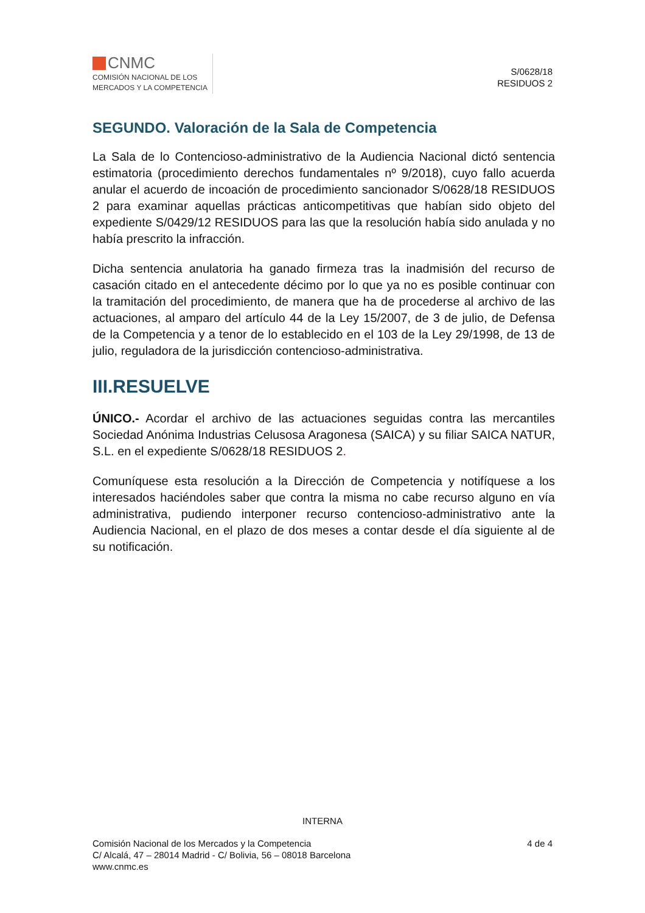CNMC
COMISIÓN NACIONAL DE LOS
MERCADOS Y LA COMPETENCIA
S/0628/18
RESIDUOS 2
SEGUNDO. Valoración de la Sala de Competencia
La Sala de lo Contencioso-administrativo de la Audiencia Nacional dictó sentencia estimatoria (procedimiento derechos fundamentales nº 9/2018), cuyo fallo acuerda anular el acuerdo de incoación de procedimiento sancionador S/0628/18 RESIDUOS 2 para examinar aquellas prácticas anticompetitivas que habían sido objeto del expediente S/0429/12 RESIDUOS para las que la resolución había sido anulada y no había prescrito la infracción.
Dicha sentencia anulatoria ha ganado firmeza tras la inadmisión del recurso de casación citado en el antecedente décimo por lo que ya no es posible continuar con la tramitación del procedimiento, de manera que ha de procederse al archivo de las actuaciones, al amparo del artículo 44 de la Ley 15/2007, de 3 de julio, de Defensa de la Competencia y a tenor de lo establecido en el 103 de la Ley 29/1998, de 13 de julio, reguladora de la jurisdicción contencioso-administrativa.
III.RESUELVE
ÚNICO.- Acordar el archivo de las actuaciones seguidas contra las mercantiles Sociedad Anónima Industrias Celusosa Aragonesa (SAICA) y su filiar SAICA NATUR, S.L. en el expediente S/0628/18 RESIDUOS 2.
Comuníquese esta resolución a la Dirección de Competencia y notifíquese a los interesados haciéndoles saber que contra la misma no cabe recurso alguno en vía administrativa, pudiendo interponer recurso contencioso-administrativo ante la Audiencia Nacional, en el plazo de dos meses a contar desde el día siguiente al de su notificación.
INTERNA
Comisión Nacional de los Mercados y la Competencia
C/ Alcalá, 47 – 28014 Madrid - C/ Bolivia, 56 – 08018 Barcelona
www.cnmc.es
4 de 4